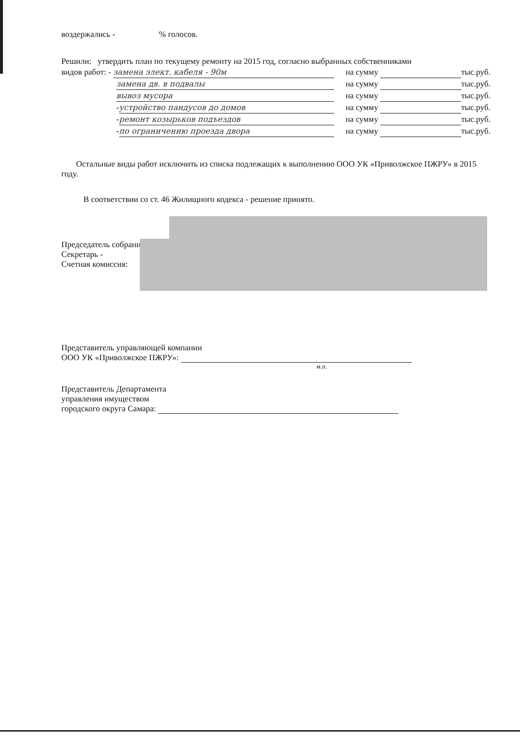воздержались - % голосов.
Решили: утвердить план по текущему ремонту на 2015 год, согласно выбранных собственниками
видов работ: - замена элект. кабеля - 90м на сумму тыс.руб.
замена дв. в подвалы на сумму тыс.руб.
вывоз мусора на сумму тыс.руб.
- устройство пандусов до домов на сумму тыс.руб.
- ремонт козырьков подъездов на сумму тыс.руб.
- по ограничению проезда двора на сумму тыс.руб.
Остальные виды работ исключить из списка подлежащих к выполнению ООО УК «Приволжское ПЖРУ» в 2015 году.
В соответствии со ст. 46 Жилищного кодекса - решение принято.
Председатель собрания -
Секретарь -
Счетная комиссия:
Представитель управляющей компании
ООО УК «Приволжское ПЖРУ»:
м.п.
Представитель Департамента
управления имуществом
городского округа Самара: